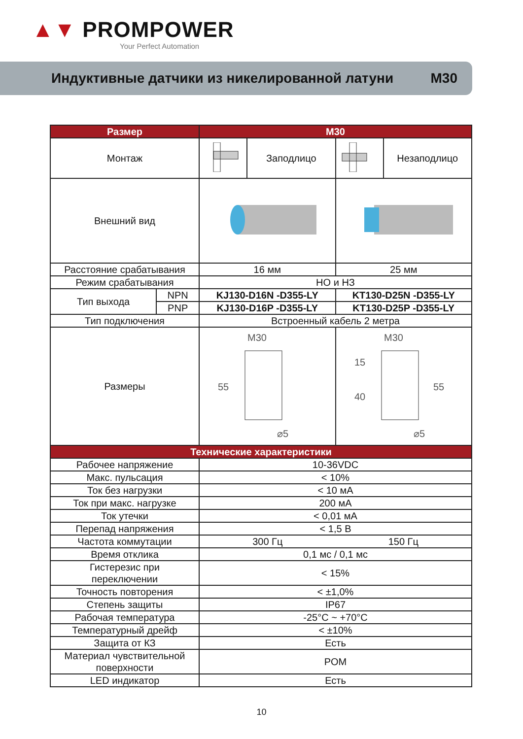▲▼ PROMPOWER
Your Perfect Automation
Индуктивные датчики из никелированной латуни M30
| Размер | M30 | | | |
| --- | --- | --- | --- | --- |
| Монтаж | | Заподлицо | | Незаподлицо |
| Внешний вид | | | | |
| Расстояние срабатывания | 16 мм | | 25 мм | |
| Режим срабатывания | НО и НЗ | | | |
| / Тип выхода / NPN / / / PNP / | KJ130-D16N -D355-LY | | KT130-D25N -D355-LY | |
| | KJ130-D16P -D355-LY | | KT130-D25P -D355-LY | |
| Тип подключения | Встроенный кабель 2 метра | | | |
| Размеры | M30 55 ⌀5 | | M30 15 40 55 ⌀5 | |
| Технические характеристики | | | | |
| Рабочее напряжение | 10-36VDC | | | |
| Макс. пульсация | < 10% | | | |
| Ток без нагрузки | < 10 мА | | | |
| Ток при макс. нагрузке | 200 мА | | | |
| Ток утечки | < 0,01 мА | | | |
| Перепад напряжения | < 1,5 В | | | |
| Частота коммутации | 300 Гц | | 150 Гц | |
| Время отклика | 0,1 мс / 0,1 мс | | | |
| Гистерезис при переключении | < 15% | | | |
| Точность повторения | < ±1,0% | | | |
| Степень защиты | IP67 | | | |
| Рабочая температура | -25°C ~ +70°C | | | |
| Температурный дрейф | < ±10% | | | |
| Защита от КЗ | Есть | | | |
| Материал чувствительной поверхности | POM | | | |
| LED индикатор | Есть | | | |
10